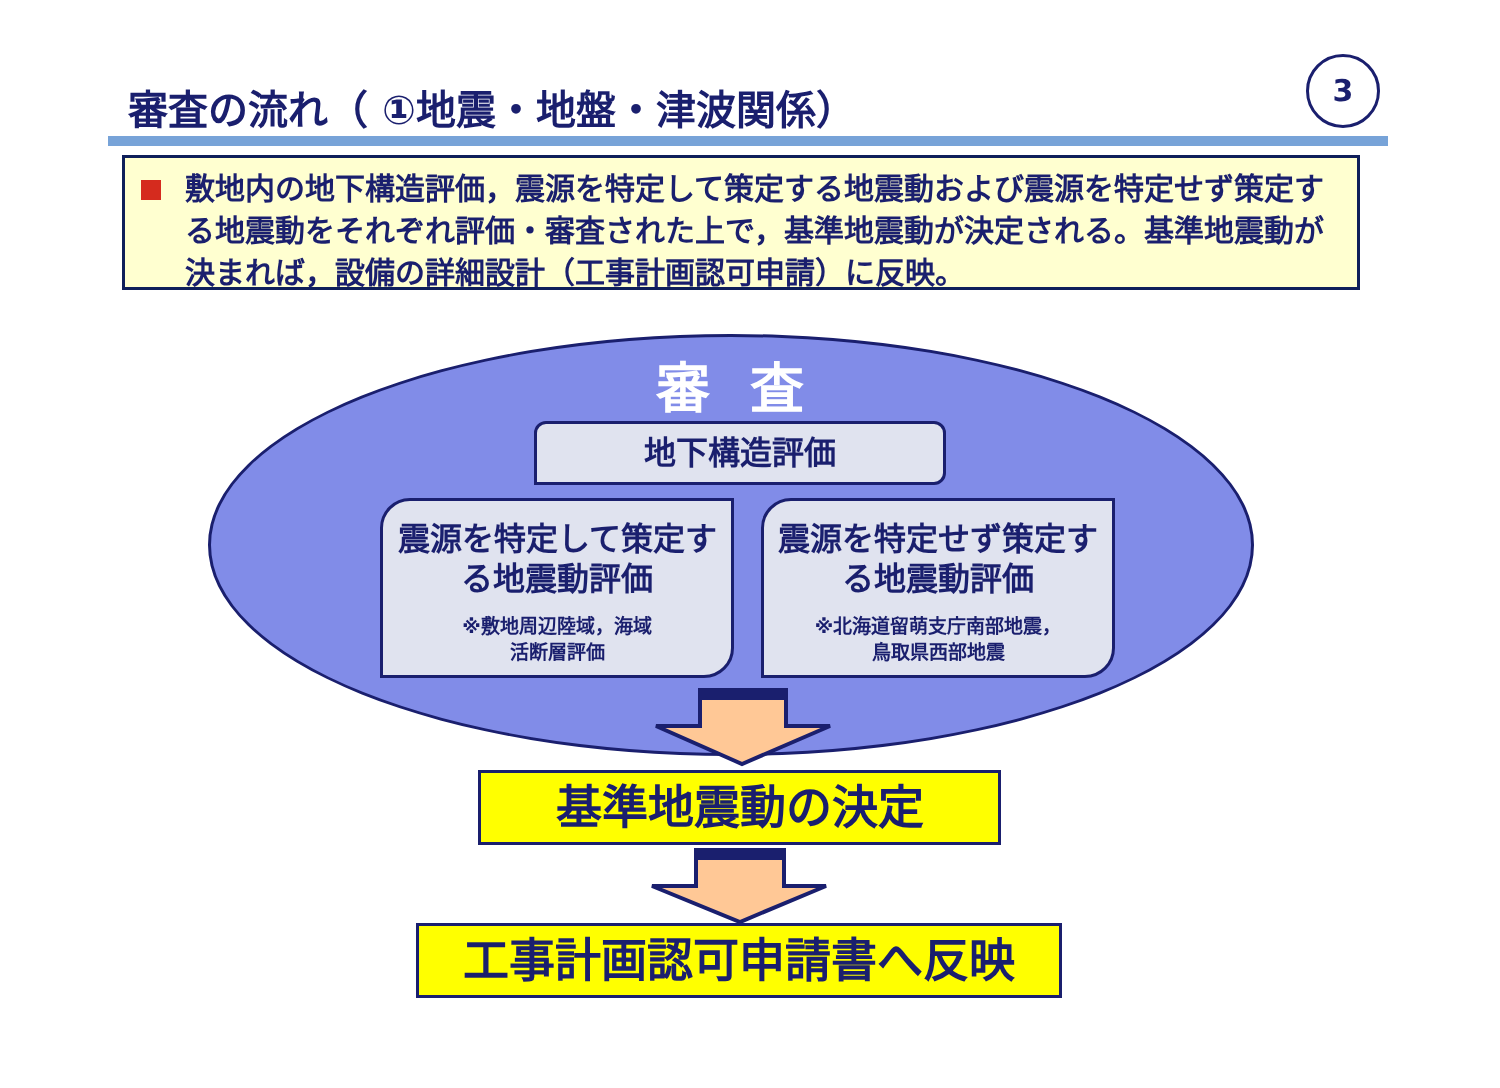審査の流れ（ ①地震・地盤・津波関係）
3
敷地内の地下構造評価，震源を特定して策定する地震動および震源を特定せず策定する地震動をそれぞれ評価・審査された上で，基準地震動が決定される。基準地震動が決まれば，設備の詳細設計（工事計画認可申請）に反映。
審査
地下構造評価
震源を特定して策定する地震動評価
※敷地周辺陸域，海域
活断層評価
震源を特定せず策定する地震動評価
※北海道留萌支庁南部地震，
鳥取県西部地震
基準地震動の決定
工事計画認可申請書へ反映